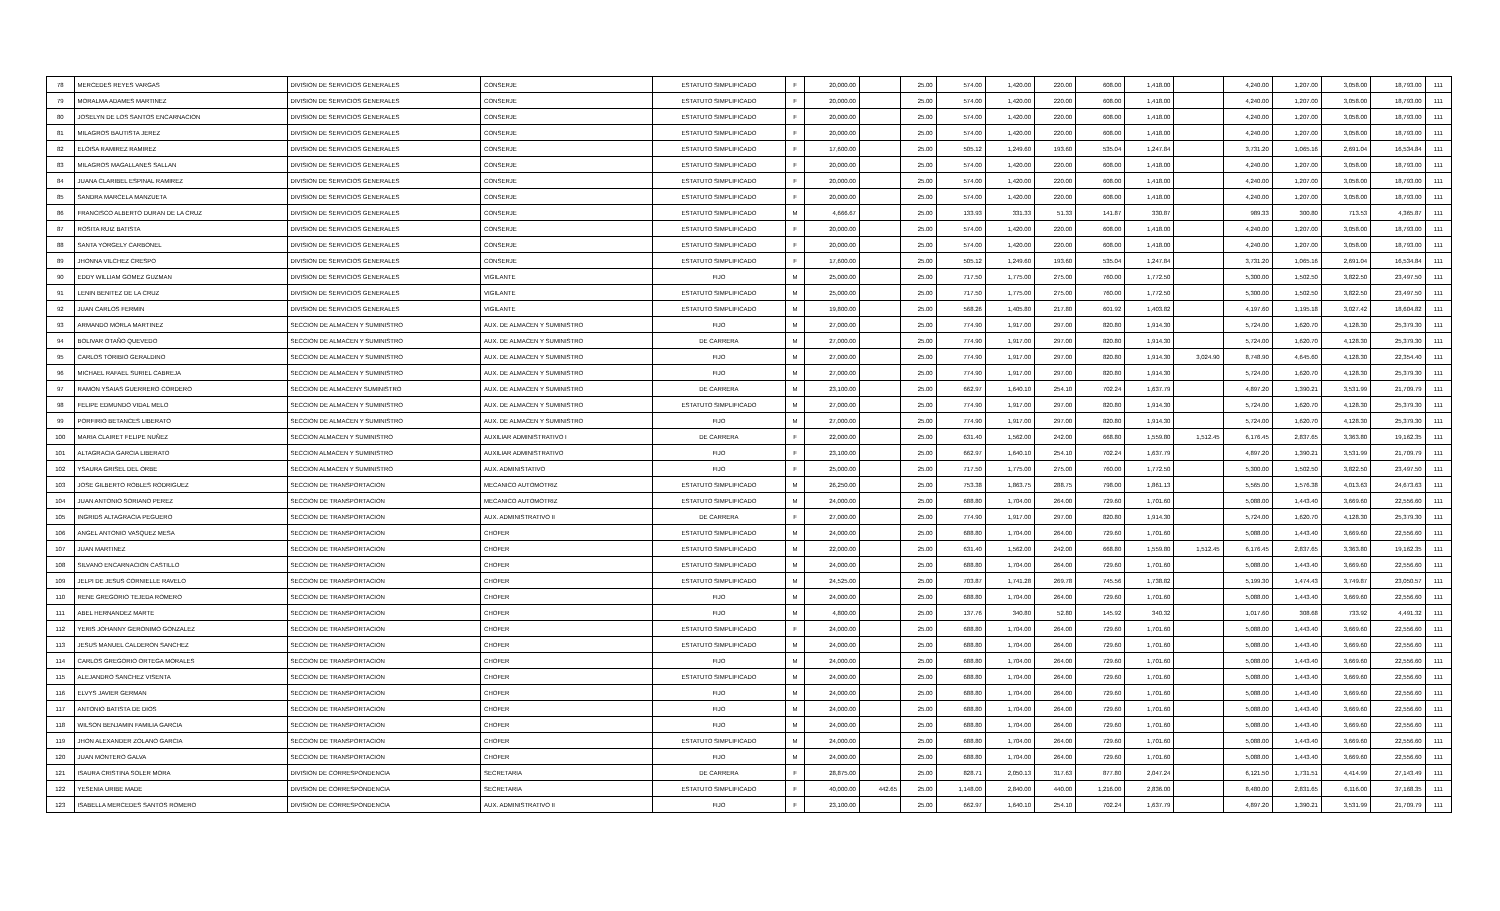| 78 | MERCEDES REYES VARGAS | DIVISION DE SERVICIOS GENERALES | CONSERJE | ESTATUTO SIMPLIFICADO | F | 20,000.00 | | 25.00 | 574.00 | 1,420.00 | 220.00 | 608.00 | 1,418.00 | | 4,240.00 | 1,207.00 | 3,058.00 | 18,793.00 | 111 |
| 79 | MORALMA ADAMES MARTINEZ | DIVISION DE SERVICIOS GENERALES | CONSERJE | ESTATUTO SIMPLIFICADO | F | 20,000.00 | | 25.00 | 574.00 | 1,420.00 | 220.00 | 608.00 | 1,418.00 | | 4,240.00 | 1,207.00 | 3,058.00 | 18,793.00 | 111 |
| 80 | JOSELYN DE LOS SANTOS ENCARNACION | DIVISION DE SERVICIOS GENERALES | CONSERJE | ESTATUTO SIMPLIFICADO | F | 20,000.00 | | 25.00 | 574.00 | 1,420.00 | 220.00 | 608.00 | 1,418.00 | | 4,240.00 | 1,207.00 | 3,058.00 | 18,793.00 | 111 |
| 81 | MILAGROS BAUTISTA JEREZ | DIVISION DE SERVICIOS GENERALES | CONSERJE | ESTATUTO SIMPLIFICADO | F | 20,000.00 | | 25.00 | 574.00 | 1,420.00 | 220.00 | 608.00 | 1,418.00 | | 4,240.00 | 1,207.00 | 3,058.00 | 18,793.00 | 111 |
| 82 | ELOISA RAMIREZ RAMIREZ | DIVISION DE SERVICIOS GENERALES | CONSERJE | ESTATUTO SIMPLIFICADO | F | 17,600.00 | | 25.00 | 505.12 | 1,249.60 | 193.60 | 535.04 | 1,247.84 | | 3,731.20 | 1,065.16 | 2,691.04 | 16,534.84 | 111 |
| 83 | MILAGROS MAGALLANES SALLAN | DIVISION DE SERVICIOS GENERALES | CONSERJE | ESTATUTO SIMPLIFICADO | F | 20,000.00 | | 25.00 | 574.00 | 1,420.00 | 220.00 | 608.00 | 1,418.00 | | 4,240.00 | 1,207.00 | 3,058.00 | 18,793.00 | 111 |
| 84 | JUANA CLARIBEL ESPINAL RAMIREZ | DIVISION DE SERVICIOS GENERALES | CONSERJE | ESTATUTO SIMPLIFICADO | F | 20,000.00 | | 25.00 | 574.00 | 1,420.00 | 220.00 | 608.00 | 1,418.00 | | 4,240.00 | 1,207.00 | 3,058.00 | 18,793.00 | 111 |
| 85 | SANDRA MARCELA MANZUETA | DIVISION DE SERVICIOS GENERALES | CONSERJE | ESTATUTO SIMPLIFICADO | F | 20,000.00 | | 25.00 | 574.00 | 1,420.00 | 220.00 | 608.00 | 1,418.00 | | 4,240.00 | 1,207.00 | 3,058.00 | 18,793.00 | 111 |
| 86 | FRANCISCO ALBERTO DURAN DE LA CRUZ | DIVISION DE SERVICIOS GENERALES | CONSERJE | ESTATUTO SIMPLIFICADO | M | 4,666.67 | | 25.00 | 133.93 | 331.33 | 51.33 | 141.87 | 330.87 | | 989.33 | 300.80 | 713.53 | 4,365.87 | 111 |
| 87 | ROSITA RUIZ BATISTA | DIVISION DE SERVICIOS GENERALES | CONSERJE | ESTATUTO SIMPLIFICADO | F | 20,000.00 | | 25.00 | 574.00 | 1,420.00 | 220.00 | 608.00 | 1,418.00 | | 4,240.00 | 1,207.00 | 3,058.00 | 18,793.00 | 111 |
| 88 | SANTA YORGELY CARBONEL | DIVISION DE SERVICIOS GENERALES | CONSERJE | ESTATUTO SIMPLIFICADO | F | 20,000.00 | | 25.00 | 574.00 | 1,420.00 | 220.00 | 608.00 | 1,418.00 | | 4,240.00 | 1,207.00 | 3,058.00 | 18,793.00 | 111 |
| 89 | JHONNA VILCHEZ CRESPO | DIVISION DE SERVICIOS GENERALES | CONSERJE | ESTATUTO SIMPLIFICADO | F | 17,600.00 | | 25.00 | 505.12 | 1,249.60 | 193.60 | 535.04 | 1,247.84 | | 3,731.20 | 1,065.16 | 2,691.04 | 16,534.84 | 111 |
| 90 | EDDY WILLIAM GOMEZ GUZMAN | DIVISION DE SERVICIOS GENERALES | VIGILANTE | FIJO | M | 25,000.00 | | 25.00 | 717.50 | 1,775.00 | 275.00 | 760.00 | 1,772.50 | | 5,300.00 | 1,502.50 | 3,822.50 | 23,497.50 | 111 |
| 91 | LENIN BENITEZ DE LA CRUZ | DIVISION DE SERVICIOS GENERALES | VIGILANTE | ESTATUTO SIMPLIFICADO | M | 25,000.00 | | 25.00 | 717.50 | 1,775.00 | 275.00 | 760.00 | 1,772.50 | | 5,300.00 | 1,502.50 | 3,822.50 | 23,497.50 | 111 |
| 92 | JUAN CARLOS FERMIN | DIVISION DE SERVICIOS GENERALES | VIGILANTE | ESTATUTO SIMPLIFICADO | M | 19,800.00 | | 25.00 | 568.26 | 1,405.80 | 217.80 | 601.92 | 1,403.82 | | 4,197.60 | 1,195.18 | 3,027.42 | 18,604.82 | 111 |
| 93 | ARMANDO MORLA MARTINEZ | SECCION DE ALMACEN Y SUMINISTRO | AUX. DE ALMACEN Y SUMINISTRO | FIJO | M | 27,000.00 | | 25.00 | 774.90 | 1,917.00 | 297.00 | 820.80 | 1,914.30 | | 5,724.00 | 1,620.70 | 4,128.30 | 25,379.30 | 111 |
| 94 | BOLIVAR OTAÑO QUEVEDO | SECCION DE ALMACEN Y SUMINISTRO | AUX. DE ALMACEN Y SUMINISTRO | DE CARRERA | M | 27,000.00 | | 25.00 | 774.90 | 1,917.00 | 297.00 | 820.80 | 1,914.30 | | 5,724.00 | 1,620.70 | 4,128.30 | 25,379.30 | 111 |
| 95 | CARLOS TORIBIO GERALDINO | SECCION DE ALMACEN Y SUMINISTRO | AUX. DE ALMACEN Y SUMINISTRO | FIJO | M | 27,000.00 | | 25.00 | 774.90 | 1,917.00 | 297.00 | 820.80 | 1,914.30 | 3,024.90 | 8,748.90 | 4,645.60 | 4,128.30 | 22,354.40 | 111 |
| 96 | MICHAEL RAFAEL SURIEL CABREJA | SECCION DE ALMACEN Y SUMINISTRO | AUX. DE ALMACEN Y SUMINISTRO | FIJO | M | 27,000.00 | | 25.00 | 774.90 | 1,917.00 | 297.00 | 820.80 | 1,914.30 | | 5,724.00 | 1,620.70 | 4,128.30 | 25,379.30 | 111 |
| 97 | RAMON YSAIAS GUERRERO CORDERO | SECCION DE ALMACENY SUMINISTRO | AUX. DE ALMACEN Y SUMINISTRO | DE CARRERA | M | 23,100.00 | | 25.00 | 662.97 | 1,640.10 | 254.10 | 702.24 | 1,637.79 | | 4,897.20 | 1,390.21 | 3,531.99 | 21,709.79 | 111 |
| 98 | FELIPE EDMUNDO VIDAL MELO | SECCION DE ALMACEN Y SUMINISTRO | AUX. DE ALMACEN Y SUMINISTRO | ESTATUTO SIMPLIFICADO | M | 27,000.00 | | 25.00 | 774.90 | 1,917.00 | 297.00 | 820.80 | 1,914.30 | | 5,724.00 | 1,620.70 | 4,128.30 | 25,379.30 | 111 |
| 99 | PORFIRIO BETANCES LIBERATO | SECCION DE ALMACEN Y SUMINISTRO | AUX. DE ALMACEN Y SUMINISTRO | FIJO | M | 27,000.00 | | 25.00 | 774.90 | 1,917.00 | 297.00 | 820.80 | 1,914.30 | | 5,724.00 | 1,620.70 | 4,128.30 | 25,379.30 | 111 |
| 100 | MARIA CLAIRET FELIPE NUÑEZ | SECCION ALMACEN Y SUMINISTRO | AUXILIAR ADMINISTRATIVO I | DE CARRERA | F | 22,000.00 | | 25.00 | 631.40 | 1,562.00 | 242.00 | 668.80 | 1,559.80 | 1,512.45 | 6,176.45 | 2,837.65 | 3,363.80 | 19,162.35 | 111 |
| 101 | ALTAGRACIA GARCIA LIBERATO | SECCION ALMACEN Y SUMINISTRO | AUXILIAR ADMINISTRATIVO | FIJO | F | 23,100.00 | | 25.00 | 662.97 | 1,640.10 | 254.10 | 702.24 | 1,637.79 | | 4,897.20 | 1,390.21 | 3,531.99 | 21,709.79 | 111 |
| 102 | YSAURA GRISEL DEL ORBE | SECCION ALMACEN Y SUMINISTRO | AUX. ADMINISTATIVO | FIJO | F | 25,000.00 | | 25.00 | 717.50 | 1,775.00 | 275.00 | 760.00 | 1,772.50 | | 5,300.00 | 1,502.50 | 3,822.50 | 23,497.50 | 111 |
| 103 | JOSE GILBERTO ROBLES RODRIGUEZ | SECCION DE TRANSPORTACION | MECANICO AUTOMOTRIZ | ESTATUTO SIMPLIFICADO | M | 26,250.00 | | 25.00 | 753.38 | 1,863.75 | 288.75 | 798.00 | 1,861.13 | | 5,565.00 | 1,576.38 | 4,013.63 | 24,673.63 | 111 |
| 104 | JUAN ANTONIO SORIANO PEREZ | SECCION DE TRANSPORTACION | MECANICO AUTOMOTRIZ | ESTATUTO SIMPLIFICADO | M | 24,000.00 | | 25.00 | 688.80 | 1,704.00 | 264.00 | 729.60 | 1,701.60 | | 5,088.00 | 1,443.40 | 3,669.60 | 22,556.60 | 111 |
| 105 | INGRIDS ALTAGRACIA PEGUERO | SECCION DE TRANSPORTACION | AUX. ADMINISTRATIVO II | DE CARRERA | F | 27,000.00 | | 25.00 | 774.90 | 1,917.00 | 297.00 | 820.80 | 1,914.30 | | 5,724.00 | 1,620.70 | 4,128.30 | 25,379.30 | 111 |
| 106 | ANGEL ANTONIO VASQUEZ MESA | SECCION DE TRANSPORTACION | CHOFER | ESTATUTO SIMPLIFICADO | M | 24,000.00 | | 25.00 | 688.80 | 1,704.00 | 264.00 | 729.60 | 1,701.60 | | 5,088.00 | 1,443.40 | 3,669.60 | 22,556.60 | 111 |
| 107 | JUAN MARTINEZ | SECCION DE TRANSPORTACION | CHOFER | ESTATUTO SIMPLIFICADO | M | 22,000.00 | | 25.00 | 631.40 | 1,562.00 | 242.00 | 668.80 | 1,559.80 | 1,512.45 | 6,176.45 | 2,837.65 | 3,363.80 | 19,162.35 | 111 |
| 108 | SILVANO ENCARNACION CASTILLO | SECCION DE TRANSPORTACION | CHOFER | ESTATUTO SIMPLIFICADO | M | 24,000.00 | | 25.00 | 688.80 | 1,704.00 | 264.00 | 729.60 | 1,701.60 | | 5,088.00 | 1,443.40 | 3,669.60 | 22,556.60 | 111 |
| 109 | JELPI DE JESUS CORNIELLE RAVELO | SECCION DE TRANSPORTACION | CHOFER | ESTATUTO SIMPLIFICADO | M | 24,525.00 | | 25.00 | 703.87 | 1,741.28 | 269.78 | 745.56 | 1,738.82 | | 5,199.30 | 1,474.43 | 3,749.87 | 23,050.57 | 111 |
| 110 | RENE GREGORIO TEJEDA ROMERO | SECCION DE TRANSPORTACION | CHOFER | FIJO | M | 24,000.00 | | 25.00 | 688.80 | 1,704.00 | 264.00 | 729.60 | 1,701.60 | | 5,088.00 | 1,443.40 | 3,669.60 | 22,556.60 | 111 |
| 111 | ABEL HERNANDEZ MARTE | SECCION DE TRANSPORTACION | CHOFER | FIJO | M | 4,800.00 | | 25.00 | 137.76 | 340.80 | 52.80 | 145.92 | 340.32 | | 1,017.60 | 308.68 | 733.92 | 4,491.32 | 111 |
| 112 | YERIS JOHANNY GERONIMO GONZALEZ | SECCION DE TRANSPORTACION | CHOFER | ESTATUTO SIMPLIFICADO | F | 24,000.00 | | 25.00 | 688.80 | 1,704.00 | 264.00 | 729.60 | 1,701.60 | | 5,088.00 | 1,443.40 | 3,669.60 | 22,556.60 | 111 |
| 113 | JESUS MANUEL CALDERON SANCHEZ | SECCION DE TRANSPORTACION | CHOFER | ESTATUTO SIMPLIFICADO | M | 24,000.00 | | 25.00 | 688.80 | 1,704.00 | 264.00 | 729.60 | 1,701.60 | | 5,088.00 | 1,443.40 | 3,669.60 | 22,556.60 | 111 |
| 114 | CARLOS GREGORIO ORTEGA MORALES | SECCION DE TRANSPORTACION | CHOFER | FIJO | M | 24,000.00 | | 25.00 | 688.80 | 1,704.00 | 264.00 | 729.60 | 1,701.60 | | 5,088.00 | 1,443.40 | 3,669.60 | 22,556.60 | 111 |
| 115 | ALEJANDRO SANCHEZ VISENTA | SECCION DE TRANSPORTACION | CHOFER | ESTATUTO SIMPLIFICADO | M | 24,000.00 | | 25.00 | 688.80 | 1,704.00 | 264.00 | 729.60 | 1,701.60 | | 5,088.00 | 1,443.40 | 3,669.60 | 22,556.60 | 111 |
| 116 | ELVYS JAVIER GERMAN | SECCION DE TRANSPORTACION | CHOFER | FIJO | M | 24,000.00 | | 25.00 | 688.80 | 1,704.00 | 264.00 | 729.60 | 1,701.60 | | 5,088.00 | 1,443.40 | 3,669.60 | 22,556.60 | 111 |
| 117 | ANTONIO BATISTA DE DIOS | SECCION DE TRANSPORTACION | CHOFER | FIJO | M | 24,000.00 | | 25.00 | 688.80 | 1,704.00 | 264.00 | 729.60 | 1,701.60 | | 5,088.00 | 1,443.40 | 3,669.60 | 22,556.60 | 111 |
| 118 | WILSON BENJAMIN FAMILIA GARCIA | SECCION DE TRANSPORTACION | CHOFER | FIJO | M | 24,000.00 | | 25.00 | 688.80 | 1,704.00 | 264.00 | 729.60 | 1,701.60 | | 5,088.00 | 1,443.40 | 3,669.60 | 22,556.60 | 111 |
| 119 | JHON ALEXANDER ZOLANO GARCIA | SECCION DE TRANSPORTACION | CHOFER | ESTATUTO SIMPLIFICADO | M | 24,000.00 | | 25.00 | 688.80 | 1,704.00 | 264.00 | 729.60 | 1,701.60 | | 5,088.00 | 1,443.40 | 3,669.60 | 22,556.60 | 111 |
| 120 | JUAN MONTERO GALVA | SECCION DE TRANSPORTACION | CHOFER | FIJO | M | 24,000.00 | | 25.00 | 688.80 | 1,704.00 | 264.00 | 729.60 | 1,701.60 | | 5,088.00 | 1,443.40 | 3,669.60 | 22,556.60 | 111 |
| 121 | ISAURA CRISTINA SOLER MORA | DIVISION DE CORRESPONDENCIA | SECRETARIA | DE CARRERA | F | 28,875.00 | | 25.00 | 828.71 | 2,050.13 | 317.63 | 877.80 | 2,047.24 | | 6,121.50 | 1,731.51 | 4,414.99 | 27,143.49 | 111 |
| 122 | YESENIA URIBE MADE | DIVISION DE CORRESPONDENCIA | SECRETARIA | ESTATUTO SIMPLIFICADO | F | 40,000.00 | 442.65 | 25.00 | 1,148.00 | 2,840.00 | 440.00 | 1,216.00 | 2,836.00 | | 8,480.00 | 2,831.65 | 6,116.00 | 37,168.35 | 111 |
| 123 | ISABELLA MERCEDES SANTOS ROMERO | DIVISION DE CORRESPONDENCIA | AUX. ADMINISTRATIVO II | FIJO | F | 23,100.00 | | 25.00 | 662.97 | 1,640.10 | 254.10 | 702.24 | 1,637.79 | | 4,897.20 | 1,390.21 | 3,531.99 | 21,709.79 | 111 |